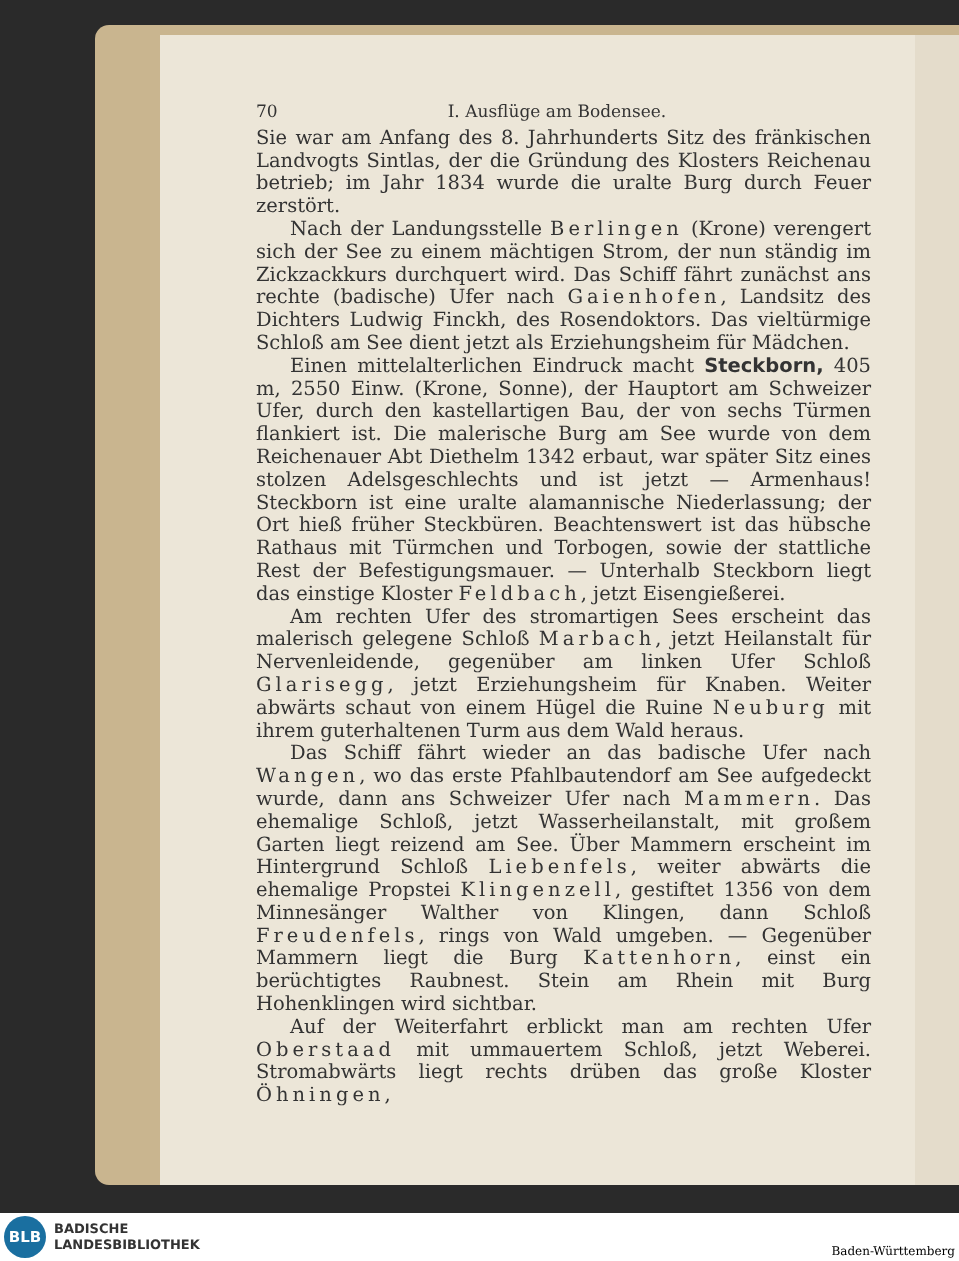70 I. Ausflüge am Bodensee.
Sie war am Anfang des 8. Jahrhunderts Sitz des fränkischen Landvogts Sintlas, der die Gründung des Klosters Reichenau betrieb; im Jahr 1834 wurde die uralte Burg durch Feuer zerstört.
Nach der Landungsstelle Berlingen (Krone) verengert sich der See zu einem mächtigen Strom, der nun ständig im Zickzackkurs durchquert wird. Das Schiff fährt zunächst ans rechte (badische) Ufer nach Gaienhofen, Landsitz des Dichters Ludwig Finckh, des Rosendoktors. Das vieltürmige Schloß am See dient jetzt als Erziehungsheim für Mädchen.
Einen mittelalterlichen Eindruck macht Steckborn, 405 m, 2550 Einw. (Krone, Sonne), der Hauptort am Schweizer Ufer, durch den kastellartigen Bau, der von sechs Türmen flankiert ist. Die malerische Burg am See wurde von dem Reichenauer Abt Diethelm 1342 erbaut, war später Sitz eines stolzen Adelsgeschlechts und ist jetzt — Armenhaus! Steckborn ist eine uralte alamannische Niederlassung; der Ort hieß früher Steckbüren. Beachtenswert ist das hübsche Rathaus mit Türmchen und Torbogen, sowie der stattliche Rest der Befestigungsmauer. — Unterhalb Steckborn liegt das einstige Kloster Feldbach, jetzt Eisengießerei.
Am rechten Ufer des stromartigen Sees erscheint das malerisch gelegene Schloß Marbach, jetzt Heilanstalt für Nervenleidende, gegenüber am linken Ufer Schloß Glarisegg, jetzt Erziehungsheim für Knaben. Weiter abwärts schaut von einem Hügel die Ruine Neuburg mit ihrem guterhaltenen Turm aus dem Wald heraus.
Das Schiff fährt wieder an das badische Ufer nach Wangen, wo das erste Pfahlbautendorf am See aufgedeckt wurde, dann ans Schweizer Ufer nach Mammern. Das ehemalige Schloß, jetzt Wasserheilanstalt, mit großem Garten liegt reizend am See. Über Mammern erscheint im Hintergrund Schloß Liebenfels, weiter abwärts die ehemalige Propstei Klingenzell, gestiftet 1356 von dem Minnesänger Walther von Klingen, dann Schloß Freudenfels, rings von Wald umgeben. — Gegenüber Mammern liegt die Burg Kattenhorn, einst ein berüchtigtes Raubnest. Stein am Rhein mit Burg Hohenklingen wird sichtbar.
Auf der Weiterfahrt erblickt man am rechten Ufer Oberstaad mit ummauertem Schloß, jetzt Weberei. Stromabwärts liegt rechts drüben das große Kloster Öhningen,
BLB
BADISCHE
LANDESBIBLIOTHEK
Baden-Württemberg